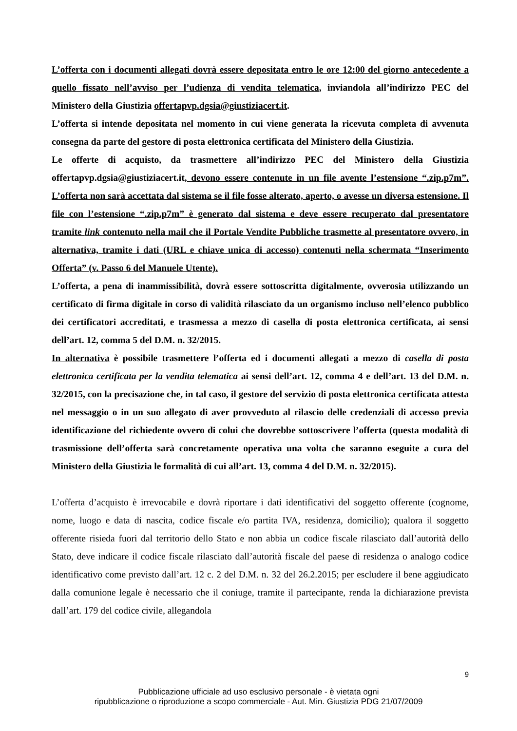L’offerta con i documenti allegati dovrà essere depositata entro le ore 12:00 del giorno antecedente a quello fissato nell’avviso per l’udienza di vendita telematica, inviandola all’indirizzo PEC del Ministero della Giustizia offertapvp.dgsia@giustiziacert.it.
L’offerta si intende depositata nel momento in cui viene generata la ricevuta completa di avvenuta consegna da parte del gestore di posta elettronica certificata del Ministero della Giustizia.
Le offerte di acquisto, da trasmettere all’indirizzo PEC del Ministero della Giustizia offertapvp.dgsia@giustiziacert.it, devono essere contenute in un file avente l’estensione “.zip.p7m”. L’offerta non sarà accettata dal sistema se il file fosse alterato, aperto, o avesse un diversa estensione. Il file con l’estensione “.zip.p7m” è generato dal sistema e deve essere recuperato dal presentatore tramite link contenuto nella mail che il Portale Vendite Pubbliche trasmette al presentatore ovvero, in alternativa, tramite i dati (URL e chiave unica di accesso) contenuti nella schermata “Inserimento Offerta” (v. Passo 6 del Manuele Utente).
L’offerta, a pena di inammissibilità, dovrà essere sottoscritta digitalmente, ovverosia utilizzando un certificato di firma digitale in corso di validità rilasciato da un organismo incluso nell’elenco pubblico dei certificatori accreditati, e trasmessa a mezzo di casella di posta elettronica certificata, ai sensi dell’art. 12, comma 5 del D.M. n. 32/2015.
In alternativa è possibile trasmettere l’offerta ed i documenti allegati a mezzo di casella di posta elettronica certificata per la vendita telematica ai sensi dell’art. 12, comma 4 e dell’art. 13 del D.M. n. 32/2015, con la precisazione che, in tal caso, il gestore del servizio di posta elettronica certificata attesta nel messaggio o in un suo allegato di aver provveduto al rilascio delle credenziali di accesso previa identificazione del richiedente ovvero di colui che dovrebbe sottoscrivere l’offerta (questa modalità di trasmissione dell’offerta sarà concretamente operativa una volta che saranno eseguite a cura del Ministero della Giustizia le formalità di cui all’art. 13, comma 4 del D.M. n. 32/2015).
L’offerta d’acquisto è irrevocabile e dovrà riportare i dati identificativi del soggetto offerente (cognome, nome, luogo e data di nascita, codice fiscale e/o partita IVA, residenza, domicilio); qualora il soggetto offerente risieda fuori dal territorio dello Stato e non abbia un codice fiscale rilasciato dall’autorità dello Stato, deve indicare il codice fiscale rilasciato dall’autorità fiscale del paese di residenza o analogo codice identificativo come previsto dall’art. 12 c. 2 del D.M. n. 32 del 26.2.2015; per escludere il bene aggiudicato dalla comunione legale è necessario che il coniuge, tramite il partecipante, renda la dichiarazione prevista dall’art. 179 del codice civile, allegandola
9
Pubblicazione ufficiale ad uso esclusivo personale - è vietata ogni
ripubblicazione o riproduzione a scopo commerciale - Aut. Min. Giustizia PDG 21/07/2009